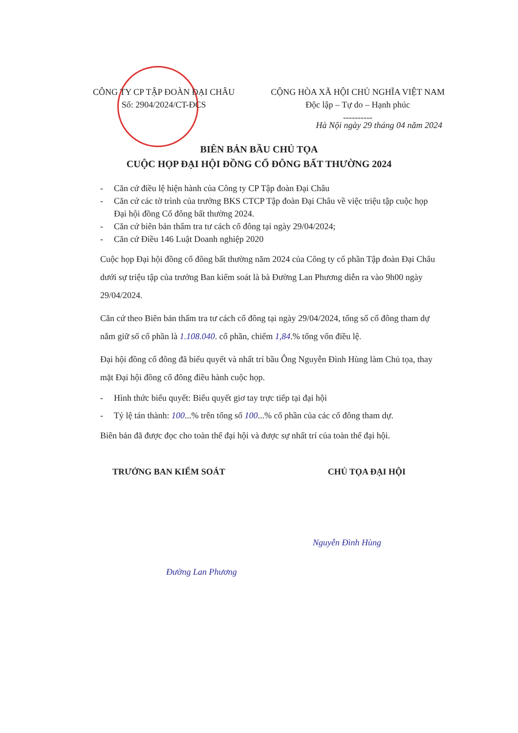CÔNG TY CP TẬP ĐOÀN ĐẠI CHÂU
Số: 2904/2024/CT-ĐCS
CỘNG HÒA XÃ HỘI CHỦ NGHĨA VIỆT NAM
Độc lập – Tự do – Hạnh phúc
----------
Hà Nội ngày 29 tháng 04 năm 2024
BIÊN BẢN BẦU CHỦ TỌA
CUỘC HỌP ĐẠI HỘI ĐỒNG CỔ ĐÔNG BẤT THƯỜNG 2024
- Căn cứ điều lệ hiện hành của Công ty CP Tập đoàn Đại Châu
- Căn cứ các tờ trình của trưởng BKS CTCP Tập đoàn Đại Châu về việc triệu tập cuộc họp Đại hội đồng Cổ đông bất thường 2024.
- Căn cứ biên bản thẩm tra tư cách cổ đông tại ngày 29/04/2024;
- Căn cứ Điều 146 Luật Doanh nghiệp 2020
Cuộc họp Đại hội đồng cổ đông bất thường năm 2024 của Công ty cổ phần Tập đoàn Đại Châu dưới sự triệu tập của trưởng Ban kiểm soát là bà Đường Lan Phương diễn ra vào 9h00 ngày 29/04/2024.
Căn cứ theo Biên bản thẩm tra tư cách cổ đông tại ngày 29/04/2024, tổng số cổ đông tham dự nắm giữ số cổ phần là 1.108.040. cổ phần, chiếm 1,84.% tổng vốn điều lệ.
Đại hội đồng cổ đông đã biểu quyết và nhất trí bầu Ông Nguyễn Đình Hùng làm Chủ tọa, thay mặt Đại hội đồng cổ đông điều hành cuộc họp.
- Hình thức biểu quyết: Biểu quyết giơ tay trực tiếp tại đại hội
- Tỷ lệ tán thành: 100...% trên tổng số 100...% cổ phần của các cổ đông tham dự.
Biên bản đã được đọc cho toàn thể đại hội và được sự nhất trí của toàn thể đại hội.
TRƯỞNG BAN KIỂM SOÁT CHỦ TỌA ĐẠI HỘI
Nguyễn Đình Hùng
Đường Lan Phương